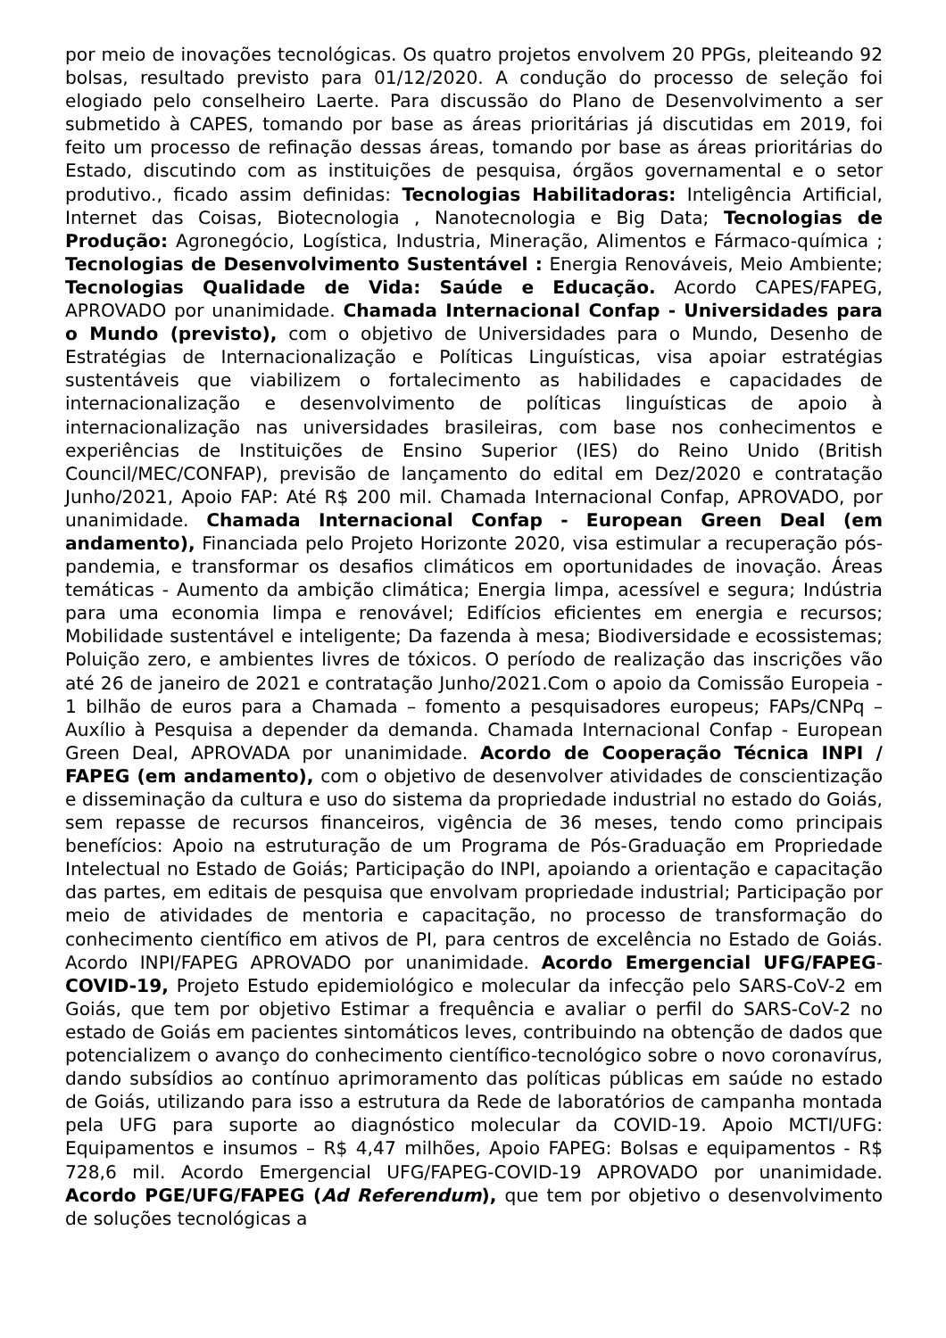por meio de inovações tecnológicas. Os quatro projetos envolvem 20 PPGs, pleiteando 92 bolsas, resultado previsto para 01/12/2020. A condução do processo de seleção foi elogiado pelo conselheiro Laerte. Para discussão do Plano de Desenvolvimento a ser submetido à CAPES, tomando por base as áreas prioritárias já discutidas em 2019, foi feito um processo de refinação dessas áreas, tomando por base as áreas prioritárias do Estado, discutindo com as instituições de pesquisa, órgãos governamental e o setor produtivo., ficado assim definidas: Tecnologias Habilitadoras: Inteligência Artificial, Internet das Coisas, Biotecnologia , Nanotecnologia e Big Data; Tecnologias de Produção: Agronegócio, Logística, Industria, Mineração, Alimentos e Fármaco-química ; Tecnologias de Desenvolvimento Sustentável : Energia Renováveis, Meio Ambiente; Tecnologias Qualidade de Vida: Saúde e Educação. Acordo CAPES/FAPEG, APROVADO por unanimidade. Chamada Internacional Confap - Universidades para o Mundo (previsto), com o objetivo de Universidades para o Mundo, Desenho de Estratégias de Internacionalização e Políticas Linguísticas, visa apoiar estratégias sustentáveis que viabilizem o fortalecimento as habilidades e capacidades de internacionalização e desenvolvimento de políticas linguísticas de apoio à internacionalização nas universidades brasileiras, com base nos conhecimentos e experiências de Instituições de Ensino Superior (IES) do Reino Unido (British Council/MEC/CONFAP), previsão de lançamento do edital em Dez/2020 e contratação Junho/2021, Apoio FAP: Até R$ 200 mil. Chamada Internacional Confap, APROVADO, por unanimidade. Chamada Internacional Confap - European Green Deal (em andamento), Financiada pelo Projeto Horizonte 2020, visa estimular a recuperação pós-pandemia, e transformar os desafios climáticos em oportunidades de inovação. Áreas temáticas - Aumento da ambição climática; Energia limpa, acessível e segura; Indústria para uma economia limpa e renovável; Edifícios eficientes em energia e recursos; Mobilidade sustentável e inteligente; Da fazenda à mesa; Biodiversidade e ecossistemas; Poluição zero, e ambientes livres de tóxicos. O período de realização das inscrições vão até 26 de janeiro de 2021 e contratação Junho/2021.Com o apoio da Comissão Europeia - 1 bilhão de euros para a Chamada – fomento a pesquisadores europeus; FAPs/CNPq – Auxílio à Pesquisa a depender da demanda. Chamada Internacional Confap - European Green Deal, APROVADA por unanimidade. Acordo de Cooperação Técnica INPI / FAPEG (em andamento), com o objetivo de desenvolver atividades de conscientização e disseminação da cultura e uso do sistema da propriedade industrial no estado do Goiás, sem repasse de recursos financeiros, vigência de 36 meses, tendo como principais benefícios: Apoio na estruturação de um Programa de Pós-Graduação em Propriedade Intelectual no Estado de Goiás; Participação do INPI, apoiando a orientação e capacitação das partes, em editais de pesquisa que envolvam propriedade industrial; Participação por meio de atividades de mentoria e capacitação, no processo de transformação do conhecimento científico em ativos de PI, para centros de excelência no Estado de Goiás. Acordo INPI/FAPEG APROVADO por unanimidade. Acordo Emergencial UFG/FAPEG- COVID-19, Projeto Estudo epidemiológico e molecular da infecção pelo SARS-CoV-2 em Goiás, que tem por objetivo Estimar a frequência e avaliar o perfil do SARS-CoV-2 no estado de Goiás em pacientes sintomáticos leves, contribuindo na obtenção de dados que potencializem o avanço do conhecimento científico-tecnológico sobre o novo coronavírus, dando subsídios ao contínuo aprimoramento das políticas públicas em saúde no estado de Goiás, utilizando para isso a estrutura da Rede de laboratórios de campanha montada pela UFG para suporte ao diagnóstico molecular da COVID-19. Apoio MCTI/UFG: Equipamentos e insumos – R$ 4,47 milhões, Apoio FAPEG: Bolsas e equipamentos - R$ 728,6 mil. Acordo Emergencial UFG/FAPEG-COVID-19 APROVADO por unanimidade. Acordo PGE/UFG/FAPEG (Ad Referendum), que tem por objetivo o desenvolvimento de soluções tecnológicas a